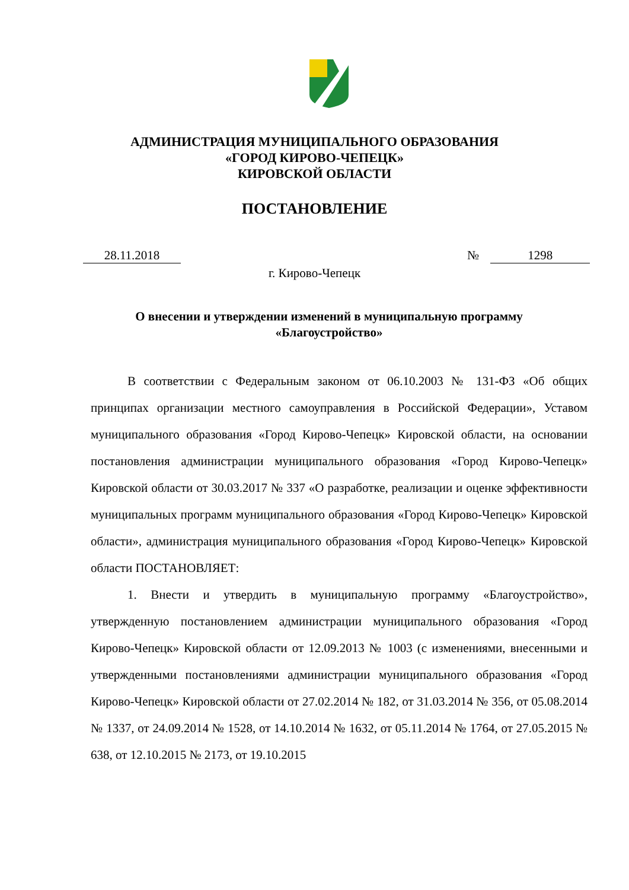АДМИНИСТРАЦИЯ МУНИЦИПАЛЬНОГО ОБРАЗОВАНИЯ
«ГОРОД КИРОВО-ЧЕПЕЦК»
КИРОВСКОЙ ОБЛАСТИ
ПОСТАНОВЛЕНИЕ
28.11.2018 № 1298
г. Кирово-Чепецк
О внесении и утверждении изменений в муниципальную программу «Благоустройство»
В соответствии с Федеральным законом от 06.10.2003 № 131-ФЗ «Об общих принципах организации местного самоуправления в Российской Федерации», Уставом муниципального образования «Город Кирово-Чепецк» Кировской области, на основании постановления администрации муниципального образования «Город Кирово-Чепецк» Кировской области от 30.03.2017 № 337 «О разработке, реализации и оценке эффективности муниципальных программ муниципального образования «Город Кирово-Чепецк» Кировской области», администрация муниципального образования «Город Кирово-Чепецк» Кировской области ПОСТАНОВЛЯЕТ:
1. Внести и утвердить в муниципальную программу «Благоустройство», утвержденную постановлением администрации муниципального образования «Город Кирово-Чепецк» Кировской области от 12.09.2013 № 1003 (с изменениями, внесенными и утвержденными постановлениями администрации муниципального образования «Город Кирово-Чепецк» Кировской области от 27.02.2014 № 182, от 31.03.2014 № 356, от 05.08.2014 № 1337, от 24.09.2014 № 1528, от 14.10.2014 № 1632, от 05.11.2014 № 1764, от 27.05.2015 № 638, от 12.10.2015 № 2173, от 19.10.2015